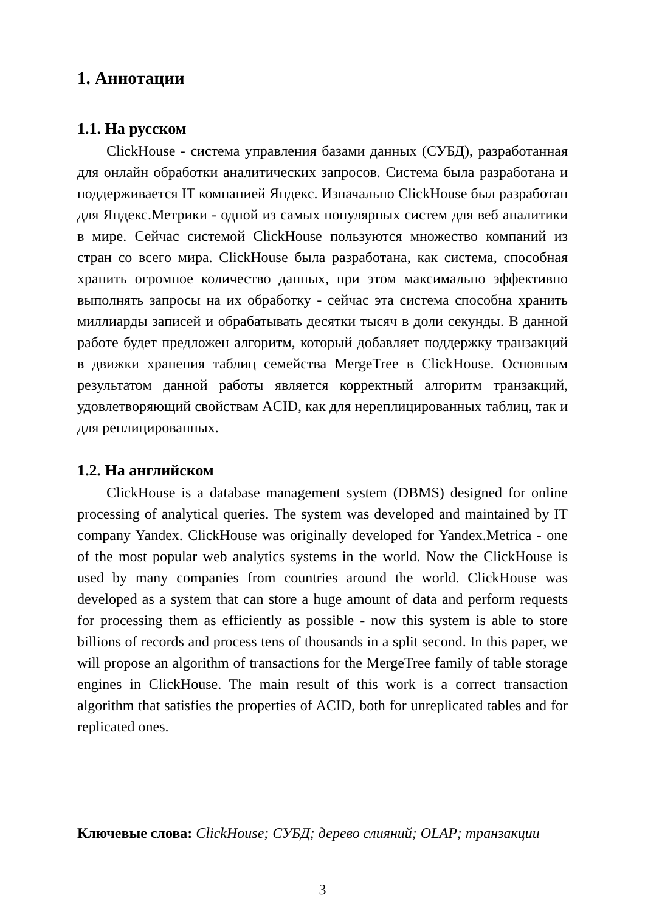1. Аннотации
1.1. На русском
ClickHouse - система управления базами данных (СУБД), разработанная для онлайн обработки аналитических запросов. Система была разработана и поддерживается IT компанией Яндекс. Изначально ClickHouse был разработан для Яндекс.Метрики - одной из самых популярных систем для веб аналитики в мире. Сейчас системой ClickHouse пользуются множество компаний из стран со всего мира. ClickHouse была разработана, как система, способная хранить огромное количество данных, при этом максимально эффективно выполнять запросы на их обработку - сейчас эта система способна хранить миллиарды записей и обрабатывать десятки тысяч в доли секунды. В данной работе будет предложен алгоритм, который добавляет поддержку транзакций в движки хранения таблиц семейства MergeTree в ClickHouse. Основным результатом данной работы является корректный алгоритм транзакций, удовлетворяющий свойствам ACID, как для нереплицированных таблиц, так и для реплицированных.
1.2. На английском
ClickHouse is a database management system (DBMS) designed for online processing of analytical queries. The system was developed and maintained by IT company Yandex. ClickHouse was originally developed for Yandex.Metrica - one of the most popular web analytics systems in the world. Now the ClickHouse is used by many companies from countries around the world. ClickHouse was developed as a system that can store a huge amount of data and perform requests for processing them as efficiently as possible - now this system is able to store billions of records and process tens of thousands in a split second. In this paper, we will propose an algorithm of transactions for the MergeTree family of table storage engines in ClickHouse. The main result of this work is a correct transaction algorithm that satisfies the properties of ACID, both for unreplicated tables and for replicated ones.
Ключевые слова: ClickHouse; СУБД; дерево слияний; OLAP; транзакции
3